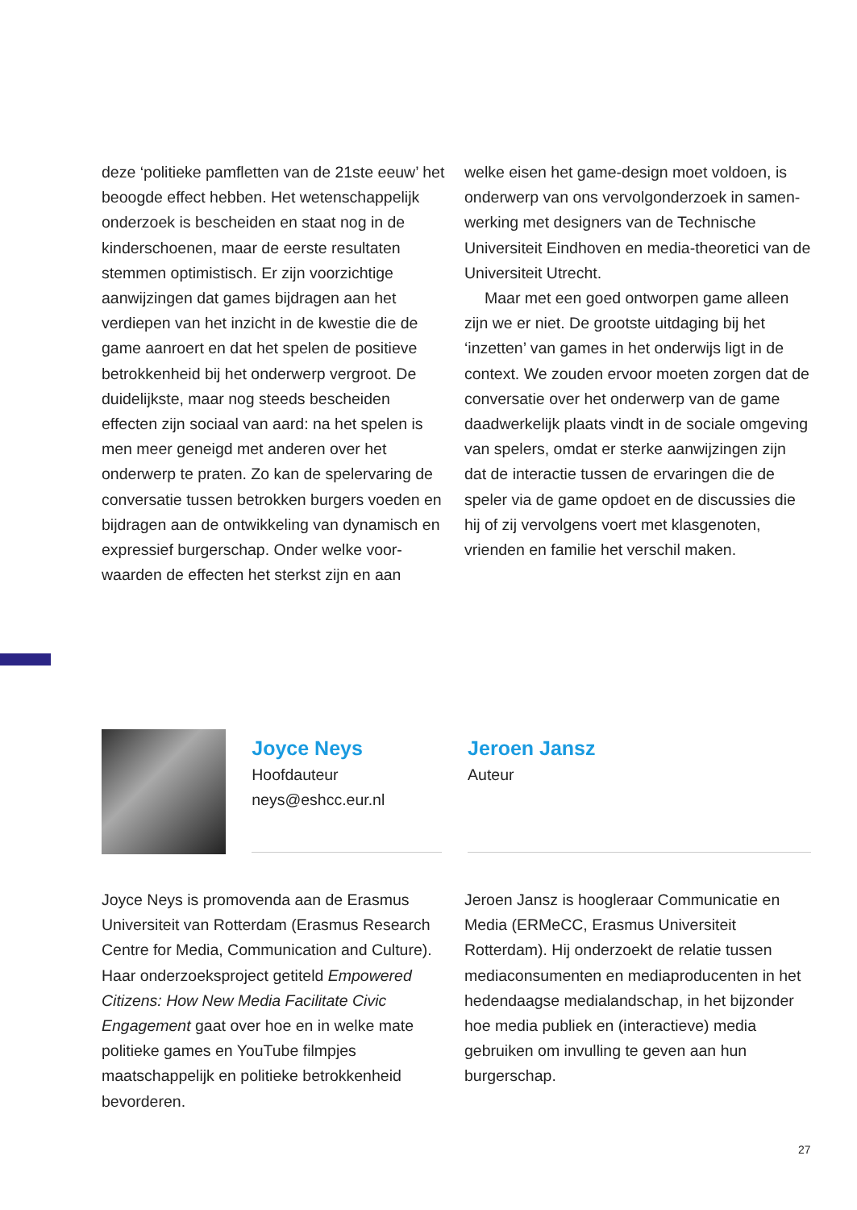deze ‘politieke pamfletten van de 21ste eeuw’ het beoogde effect hebben. Het wetenschap­pelijk onderzoek is bescheiden en staat nog in de kinderschoenen, maar de eerste resultaten stemmen optimistisch. Er zijn voorzichtige aanwijzingen dat games bijdragen aan het verdiepen van het inzicht in de kwestie die de game aanroert en dat het spelen de positieve betrokkenheid bij het onderwerp vergroot. De duidelijkste, maar nog steeds bescheiden effecten zijn sociaal van aard: na het spelen is men meer geneigd met anderen over het onderwerp te praten. Zo kan de spelervaring de conversatie tussen betrokken burgers voeden en bijdragen aan de ontwikkeling van dynamisch en expressief burgerschap. Onder welke voor­waarden de effecten het sterkst zijn en aan
welke eisen het game-design moet voldoen, is onderwerp van ons vervolgonderzoek in samen­werking met designers van de Technische Universiteit Eindhoven en media-theoretici van de Universiteit Utrecht.
Maar met een goed ontworpen game alleen zijn we er niet. De grootste uitdaging bij het ‘inzetten’ van games in het onderwijs ligt in de context. We zouden ervoor moeten zorgen dat de conversatie over het onderwerp van de game daadwerkelijk plaats vindt in de sociale omgeving van spelers, omdat er sterke aan­wijzingen zijn dat de interactie tussen de erva­ringen die de speler via de game opdoet en de discussies die hij of zij vervolgens voert met klasgenoten, vrienden en familie het verschil maken.
Joyce Neys
Hoofdauteur
neys@eshcc.eur.nl
Jeroen Jansz
Auteur
Joyce Neys is promovenda aan de Erasmus Universiteit van Rotterdam (Erasmus Research Centre for Media, Communication and Culture). Haar onderzoeksproject getiteld Empowered Citizens: How New Media Facilitate Civic Engagement gaat over hoe en in welke mate politieke games en YouTube filmpjes maatschappelijk en politieke betrokkenheid bevorderen.
Jeroen Jansz is hoogleraar Communicatie en Media (ERMeCC, Erasmus Universiteit Rotterdam). Hij onderzoekt de relatie tussen mediaconsumenten en mediaproducenten in het hedendaagse medialandschap, in het bijzonder hoe media publiek en (interactieve) media gebruiken om invulling te geven aan hun burgerschap.
27